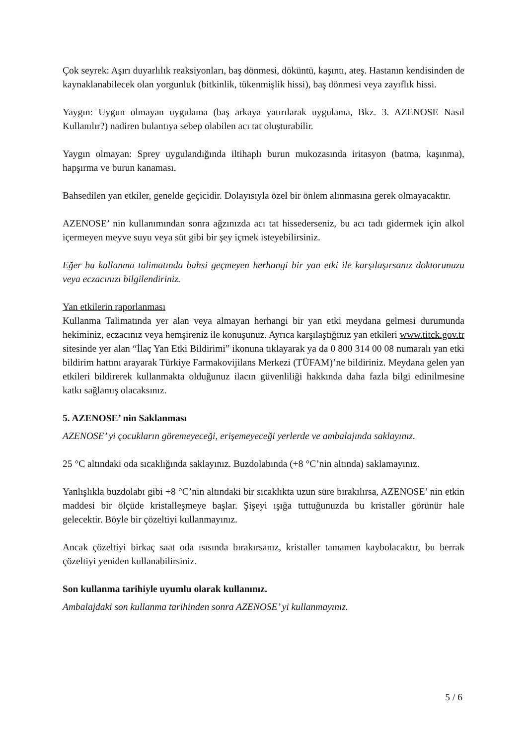Çok seyrek: Aşırı duyarlılık reaksiyonları, baş dönmesi, döküntü, kaşıntı, ateş. Hastanın kendisinden de kaynaklanabilecek olan yorgunluk (bitkinlik, tükenmişlik hissi), baş dönmesi veya zayıflık hissi.
Yaygın: Uygun olmayan uygulama (baş arkaya yatırılarak uygulama, Bkz. 3. AZENOSE Nasıl Kullanılır?) nadiren bulantıya sebep olabilen acı tat oluşturabilir.
Yaygın olmayan: Sprey uygulandığında iltihaplı burun mukozasında iritasyon (batma, kaşınma), hapşırma ve burun kanaması.
Bahsedilen yan etkiler, genelde geçicidir. Dolayısıyla özel bir önlem alınmasına gerek olmayacaktır.
AZENOSE’ nin kullanımından sonra ağzınızda acı tat hissederseniz, bu acı tadı gidermek için alkol içermeyen meyve suyu veya süt gibi bir şey içmek isteyebilirsiniz.
Eğer bu kullanma talimatında bahsi geçmeyen herhangi bir yan etki ile karşılaşırsanız doktorunuzu veya eczacınızı bilgilendiriniz.
Yan etkilerin raporlanması
Kullanma Talimatında yer alan veya almayan herhangi bir yan etki meydana gelmesi durumunda hekiminiz, eczacınız veya hemşireniz ile konuşunuz. Ayrıca karşılaştığınız yan etkileri www.titck.gov.tr sitesinde yer alan “İlaç Yan Etki Bildirimi” ikonuna tıklayarak ya da 0 800 314 00 08 numaralı yan etki bildirim hattını arayarak Türkiye Farmakovijilans Merkezi (TÜFAM)’ne bildiriniz. Meydana gelen yan etkileri bildirerek kullanmakta olduğunuz ilacın güvenliliği hakkında daha fazla bilgi edinilmesine katkı sağlamış olacaksınız.
5. AZENOSE’ nin Saklanması
AZENOSE’ yi çocukların göremeyeceği, erişemeyeceği yerlerde ve ambalajında saklayınız.
25 °C altındaki oda sıcaklığında saklayınız. Buzdolabında (+8 °C’nin altında) saklamayınız.
Yanlışlıkla buzdolabı gibi +8 °C’nin altındaki bir sıcaklıkta uzun süre bırakılırsa, AZENOSE’ nin etkin maddesi bir ölçüde kristalleşmeye başlar. Şişeyi ışığa tuttuğunuzda bu kristaller görünür hale gelecektir. Böyle bir çözeltiyi kullanmayınız.
Ancak çözeltiyi birkaç saat oda ısısında bırakırsanız, kristaller tamamen kaybolacaktır, bu berrak çözeltiyi yeniden kullanabilirsiniz.
Son kullanma tarihiyle uyumlu olarak kullanınız.
Ambalajdaki son kullanma tarihinden sonra AZENOSE’ yi kullanmayınız.
5 / 6